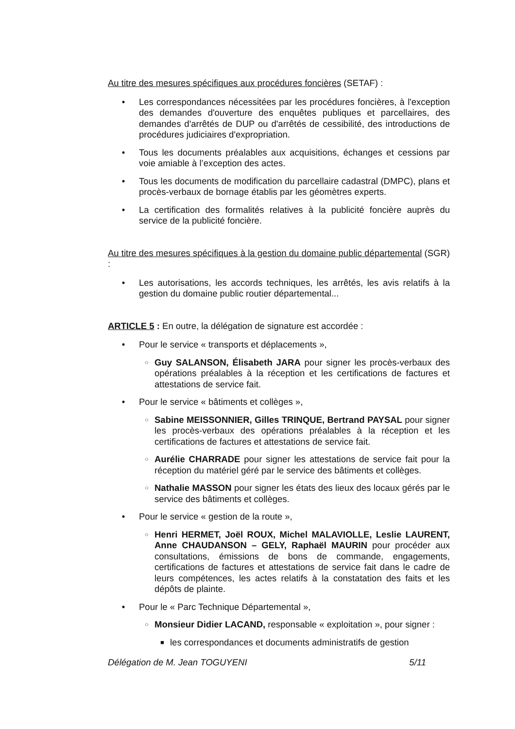Au titre des mesures spécifiques aux procédures foncières (SETAF) :
• Les correspondances nécessitées par les procédures foncières, à l'exception des demandes d'ouverture des enquêtes publiques et parcellaires, des demandes d'arrêtés de DUP ou d'arrêtés de cessibilité, des introductions de procédures judiciaires d'expropriation.
• Tous les documents préalables aux acquisitions, échanges et cessions par voie amiable à l’exception des actes.
• Tous les documents de modification du parcellaire cadastral (DMPC), plans et procès-verbaux de bornage établis par les géomètres experts.
• La certification des formalités relatives à la publicité foncière auprès du service de la publicité foncière.
Au titre des mesures spécifiques à la gestion du domaine public départemental (SGR) :
• Les autorisations, les accords techniques, les arrêtés, les avis relatifs à la gestion du domaine public routier départemental...
ARTICLE 5 : En outre, la délégation de signature est accordée :
• Pour le service « transports et déplacements »,
○ Guy SALANSON, Élisabeth JARA pour signer les procès-verbaux des opérations préalables à la réception et les certifications de factures et attestations de service fait.
• Pour le service « bâtiments et collèges »,
○ Sabine MEISSONNIER, Gilles TRINQUE, Bertrand PAYSAL pour signer les procès-verbaux des opérations préalables à la réception et les certifications de factures et attestations de service fait.
○ Aurélie CHARRADE pour signer les attestations de service fait pour la réception du matériel géré par le service des bâtiments et collèges.
○ Nathalie MASSON pour signer les états des lieux des locaux gérés par le service des bâtiments et collèges.
• Pour le service « gestion de la route »,
○ Henri HERMET, Joël ROUX, Michel MALAVIOLLE, Leslie LAURENT, Anne CHAUDANSON – GELY, Raphaël MAURIN pour procéder aux consultations, émissions de bons de commande, engagements, certifications de factures et attestations de service fait dans le cadre de leurs compétences, les actes relatifs à la constatation des faits et les dépôts de plainte.
• Pour le « Parc Technique Départemental »,
○ Monsieur Didier LACAND, responsable « exploitation », pour signer :
■ les correspondances et documents administratifs de gestion
Délégation de M. Jean TOGUYENI 5/11